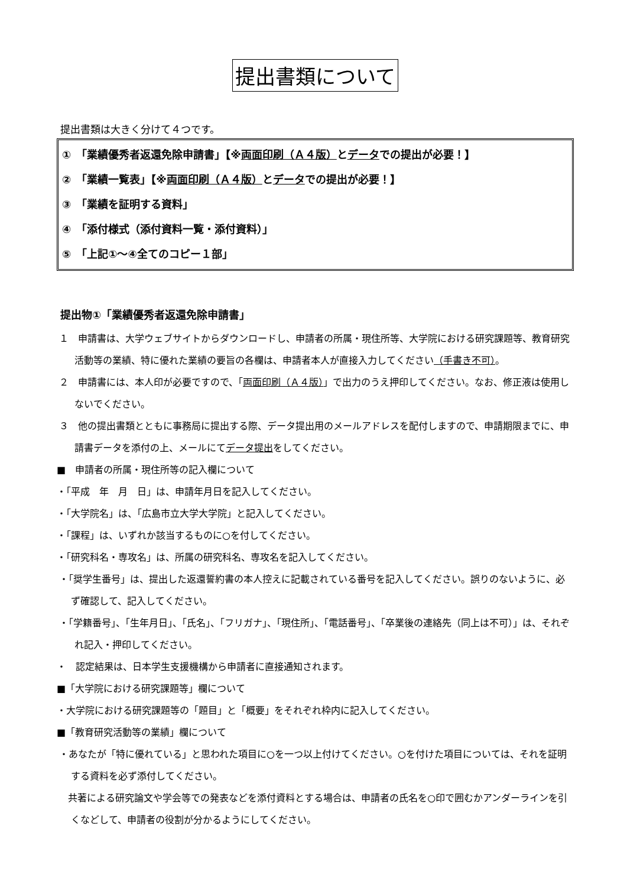提出書類について
提出書類は大きく分けて４つです。
①　「業績優秀者返還免除申請書」【※両面印刷（Ａ４版）とデータでの提出が必要！】
②　「業績一覧表」【※両面印刷（Ａ４版）とデータでの提出が必要！】
③　「業績を証明する資料」
④　「添付様式（添付資料一覧・添付資料）」
⑤　「上記①～④全てのコピー１部」
提出物①「業績優秀者返還免除申請書」
１　申請書は、大学ウェブサイトからダウンロードし、申請者の所属・現住所等、大学院における研究課題等、教育研究活動等の業績、特に優れた業績の要旨の各欄は、申請者本人が直接入力してください（手書き不可）。
２　申請書には、本人印が必要ですので、「両面印刷（Ａ４版）」で出力のうえ押印してください。なお、修正液は使用しないでください。
３　他の提出書類とともに事務局に提出する際、データ提出用のメールアドレスを配付しますので、申請期限までに、申請書データを添付の上、メールにてデータ提出をしてください。
■　申請者の所属・現住所等の記入欄について
・「平成　年　月　日」は、申請年月日を記入してください。
・「大学院名」は、「広島市立大学大学院」と記入してください。
・「課程」は、いずれか該当するものに○を付してください。
・「研究科名・専攻名」は、所属の研究科名、専攻名を記入してください。
・「奨学生番号」は、提出した返還誓約書の本人控えに記載されている番号を記入してください。誤りのないように、必ず確認して、記入してください。
・「学籍番号」、「生年月日」、「氏名」、「フリガナ」、「現住所」、「電話番号」、「卒業後の連絡先（同上は不可）」は、それぞれ記入・押印してください。
・　認定結果は、日本学生支援機構から申請者に直接通知されます。
■「大学院における研究課題等」欄について
・大学院における研究課題等の「題目」と「概要」をそれぞれ枠内に記入してください。
■「教育研究活動等の業績」欄について
・あなたが「特に優れている」と思われた項目に○を一つ以上付けてください。○を付けた項目については、それを証明する資料を必ず添付してください。
共著による研究論文や学会等での発表などを添付資料とする場合は、申請者の氏名を○印で囲むかアンダーラインを引くなどして、申請者の役割が分かるようにしてください。